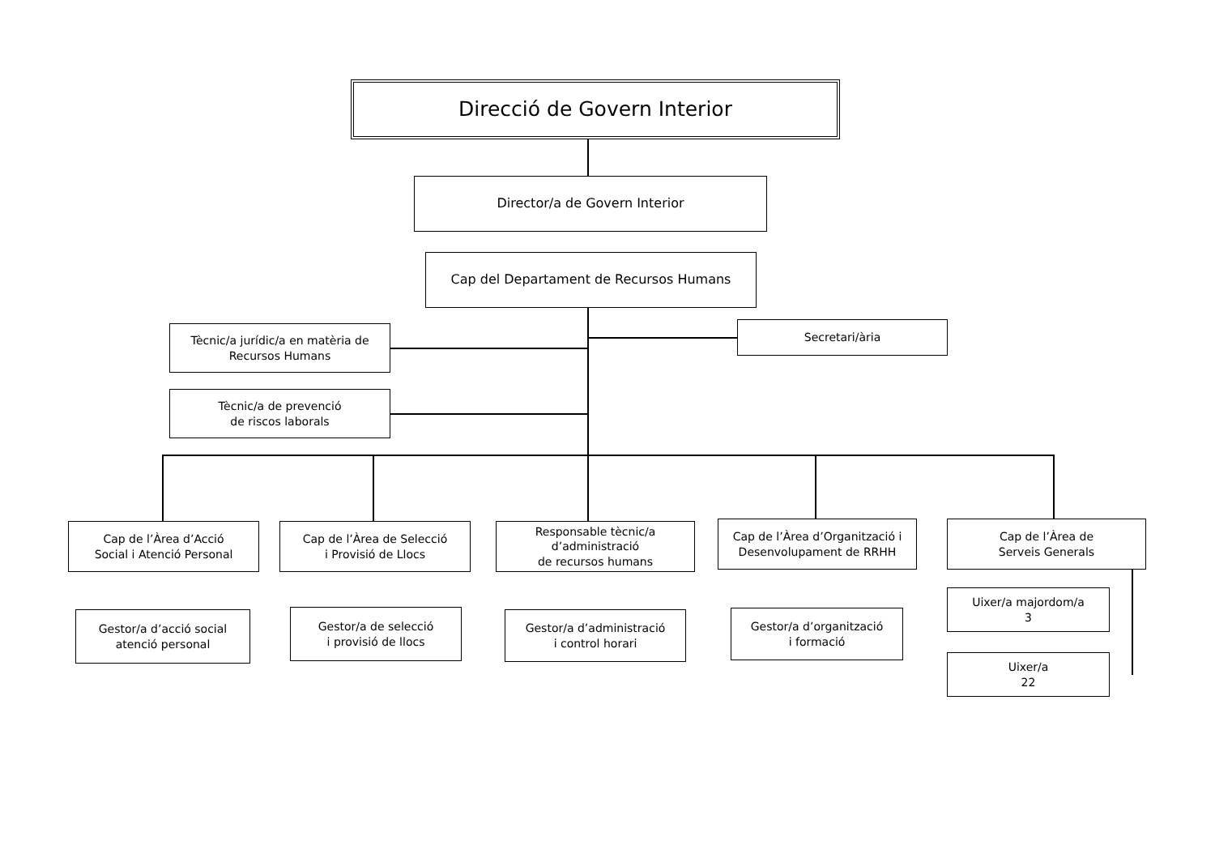Direcció de Govern Interior
Director/a de Govern Interior
Cap del Departament de Recursos Humans
Tècnic/a jurídic/a en matèria de
Recursos Humans
Secretari/ària
Tècnic/a de prevenció
de riscos laborals
Cap de l’Àrea d’Acció
Social i Atenció Personal
Cap de l’Àrea de Selecció
i Provisió de Llocs
Responsable tècnic/a
d’administració
de recursos humans
Cap de l’Àrea d’Organització i
Desenvolupament de RRHH
Cap de l’Àrea de
Serveis Generals
Gestor/a d’acció social
atenció personal
Gestor/a de selecció
i provisió de llocs
Gestor/a d’administració
i control horari
Gestor/a d’organització
i formació
Uixer/a majordom/a
3
Uixer/a
22